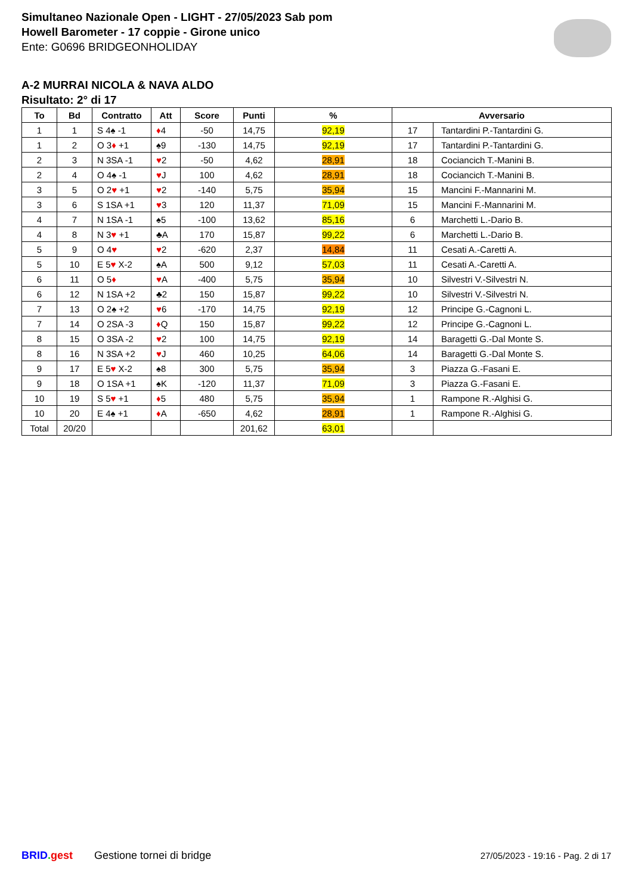Simultaneo Nazionale Open - LIGHT - 27/05/2023 Sab pom
Howell Barometer - 17 coppie - Girone unico
Ente: G0696 BRIDGEONHOLIDAY
A-2 MURRAI NICOLA & NAVA ALDO
Risultato: 2° di 17
| To | Bd | Contratto | Att | Score | Punti | % | Avversario | |
| --- | --- | --- | --- | --- | --- | --- | --- | --- |
| 1 | 1 | S 4♠ -1 | ♦ 4 | -50 | 14,75 | 92,19 | 17 | Tantardini P.-Tantardini G. |
| 1 | 2 | O 3 ♦ +1 | ♠9 | -130 | 14,75 | 92,19 | 17 | Tantardini P.-Tantardini G. |
| 2 | 3 | N 3SA -1 | ♥ 2 | -50 | 4,62 | 28,91 | 18 | Cociancich T.-Manini B. |
| 2 | 4 | O 4♠ -1 | ♥ J | 100 | 4,62 | 28,91 | 18 | Cociancich T.-Manini B. |
| 3 | 5 | O 2 ♥ +1 | ♥ 2 | -140 | 5,75 | 35,94 | 15 | Mancini F.-Mannarini M. |
| 3 | 6 | S 1SA +1 | ♥ 3 | 120 | 11,37 | 71,09 | 15 | Mancini F.-Mannarini M. |
| 4 | 7 | N 1SA -1 | ♠5 | -100 | 13,62 | 85,16 | 6 | Marchetti L.-Dario B. |
| 4 | 8 | N 3 ♥ +1 | ♣A | 170 | 15,87 | 99,22 | 6 | Marchetti L.-Dario B. |
| 5 | 9 | O 4 ♥ | ♥ 2 | -620 | 2,37 | 14,84 | 11 | Cesati A.-Caretti A. |
| 5 | 10 | E 5 ♥ X-2 | ♠A | 500 | 9,12 | 57,03 | 11 | Cesati A.-Caretti A. |
| 6 | 11 | O 5 ♦ | ♥ A | -400 | 5,75 | 35,94 | 10 | Silvestri V.-Silvestri N. |
| 6 | 12 | N 1SA +2 | ♣2 | 150 | 15,87 | 99,22 | 10 | Silvestri V.-Silvestri N. |
| 7 | 13 | O 2♠ +2 | ♥ 6 | -170 | 14,75 | 92,19 | 12 | Principe G.-Cagnoni L. |
| 7 | 14 | O 2SA -3 | ♦ Q | 150 | 15,87 | 99,22 | 12 | Principe G.-Cagnoni L. |
| 8 | 15 | O 3SA -2 | ♥ 2 | 100 | 14,75 | 92,19 | 14 | Baragetti G.-Dal Monte S. |
| 8 | 16 | N 3SA +2 | ♥ J | 460 | 10,25 | 64,06 | 14 | Baragetti G.-Dal Monte S. |
| 9 | 17 | E 5 ♥ X-2 | ♠8 | 300 | 5,75 | 35,94 | 3 | Piazza G.-Fasani E. |
| 9 | 18 | O 1SA +1 | ♠K | -120 | 11,37 | 71,09 | 3 | Piazza G.-Fasani E. |
| 10 | 19 | S 5 ♥ +1 | ♦ 5 | 480 | 5,75 | 35,94 | 1 | Rampone R.-Alghisi G. |
| 10 | 20 | E 4♠ +1 | ♦ A | -650 | 4,62 | 28,91 | 1 | Rampone R.-Alghisi G. |
| Total | 20/20 | | | | 201,62 | 63,01 | | |
BRID. gest Gestione tornei di bridge 27/05/2023 - 19:16 - Pag. 2 di 17